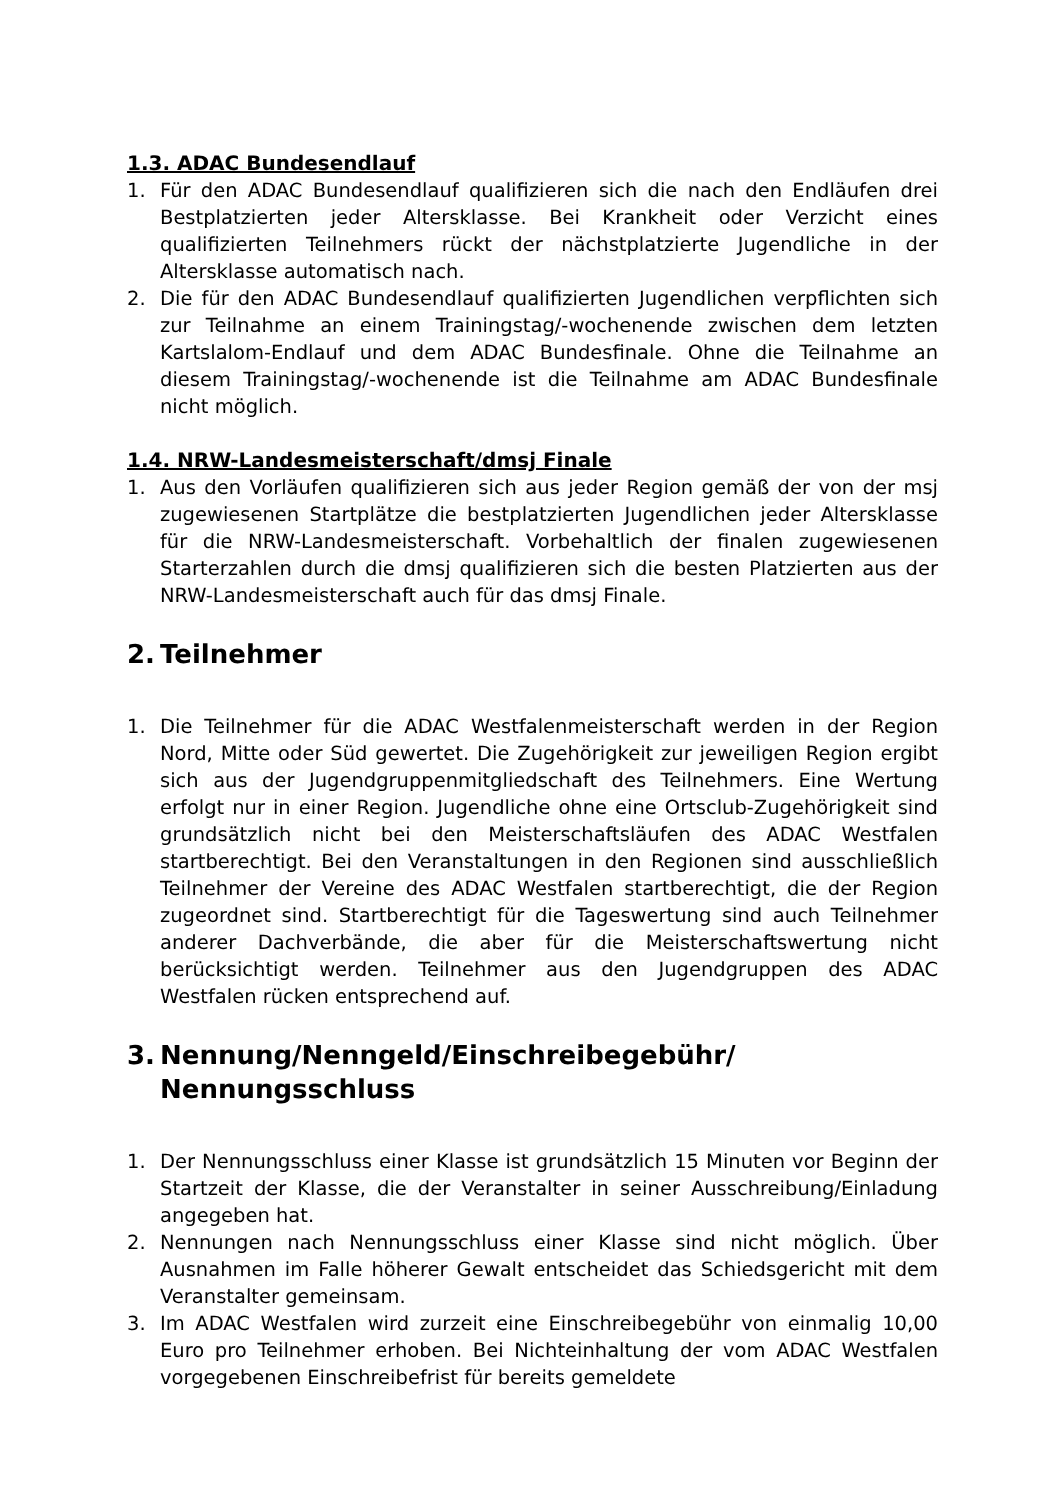1.3. ADAC Bundesendlauf
1. Für den ADAC Bundesendlauf qualifizieren sich die nach den Endläufen drei Bestplatzierten jeder Altersklasse. Bei Krankheit oder Verzicht eines qualifizierten Teilnehmers rückt der nächstplatzierte Jugendliche in der Altersklasse automatisch nach.
2. Die für den ADAC Bundesendlauf qualifizierten Jugendlichen verpflichten sich zur Teilnahme an einem Trainingstag/-wochenende zwischen dem letzten Kartslalom-Endlauf und dem ADAC Bundesfinale. Ohne die Teilnahme an diesem Trainingstag/-wochenende ist die Teilnahme am ADAC Bundesfinale nicht möglich.
1.4. NRW-Landesmeisterschaft/dmsj Finale
1. Aus den Vorläufen qualifizieren sich aus jeder Region gemäß der von der msj zugewiesenen Startplätze die bestplatzierten Jugendlichen jeder Altersklasse für die NRW-Landesmeisterschaft. Vorbehaltlich der finalen zugewiesenen Starterzahlen durch die dmsj qualifizieren sich die besten Platzierten aus der NRW-Landesmeisterschaft auch für das dmsj Finale.
2. Teilnehmer
1. Die Teilnehmer für die ADAC Westfalenmeisterschaft werden in der Region Nord, Mitte oder Süd gewertet. Die Zugehörigkeit zur jeweiligen Region ergibt sich aus der Jugendgruppenmitgliedschaft des Teilnehmers. Eine Wertung erfolgt nur in einer Region. Jugendliche ohne eine Ortsclub-Zugehörigkeit sind grundsätzlich nicht bei den Meisterschaftsläufen des ADAC Westfalen startberechtigt. Bei den Veranstaltungen in den Regionen sind ausschließlich Teilnehmer der Vereine des ADAC Westfalen startberechtigt, die der Region zugeordnet sind. Startberechtigt für die Tageswertung sind auch Teilnehmer anderer Dachverbände, die aber für die Meisterschaftswertung nicht berücksichtigt werden. Teilnehmer aus den Jugendgruppen des ADAC Westfalen rücken entsprechend auf.
3. Nennung/Nenngeld/Einschreibegebühr/
Nennungsschluss
1. Der Nennungsschluss einer Klasse ist grundsätzlich 15 Minuten vor Beginn der Startzeit der Klasse, die der Veranstalter in seiner Ausschreibung/Einladung angegeben hat.
2. Nennungen nach Nennungsschluss einer Klasse sind nicht möglich. Über Ausnahmen im Falle höherer Gewalt entscheidet das Schiedsgericht mit dem Veranstalter gemeinsam.
3. Im ADAC Westfalen wird zurzeit eine Einschreibegebühr von einmalig 10,00 Euro pro Teilnehmer erhoben. Bei Nichteinhaltung der vom ADAC Westfalen vorgegebenen Einschreibefrist für bereits gemeldete